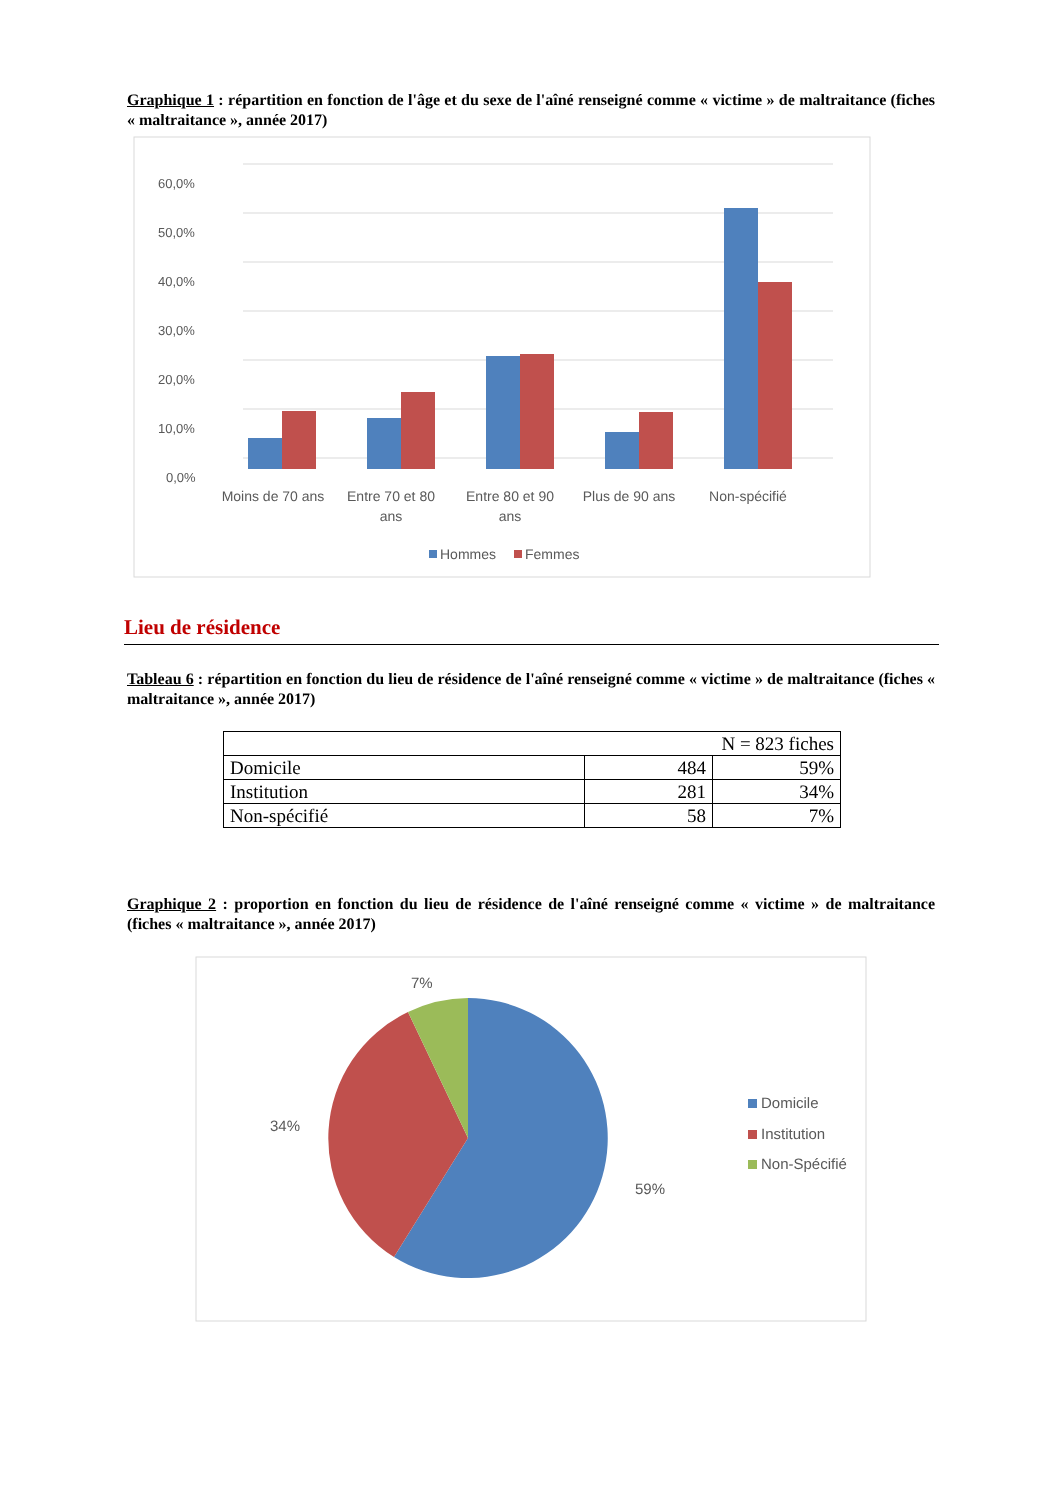Graphique 1 : répartition en fonction de l'âge et du sexe de l'aîné renseigné comme « victime » de maltraitance (fiches « maltraitance », année 2017)
60,0%
50,0%
40,0%
30,0%
20,0%
10,0%
0,0%
Moins de 70 ans
Entre 70 et 80
ans
Entre 80 et 90
ans
Plus de 90 ans
Non-spécifié
Hommes
Femmes
Lieu de résidence
Tableau 6 : répartition en fonction du lieu de résidence de l'aîné renseigné comme « victime » de maltraitance (fiches « maltraitance », année 2017)
| N = 823 fiches | | |
| Domicile | 484 | 59% |
| Institution | 281 | 34% |
| Non-spécifié | 58 | 7% |
Graphique 2 : proportion en fonction du lieu de résidence de l'aîné renseigné comme « victime » de maltraitance (fiches « maltraitance », année 2017)
7%
34%
59%
Domicile
Institution
Non-Spécifié